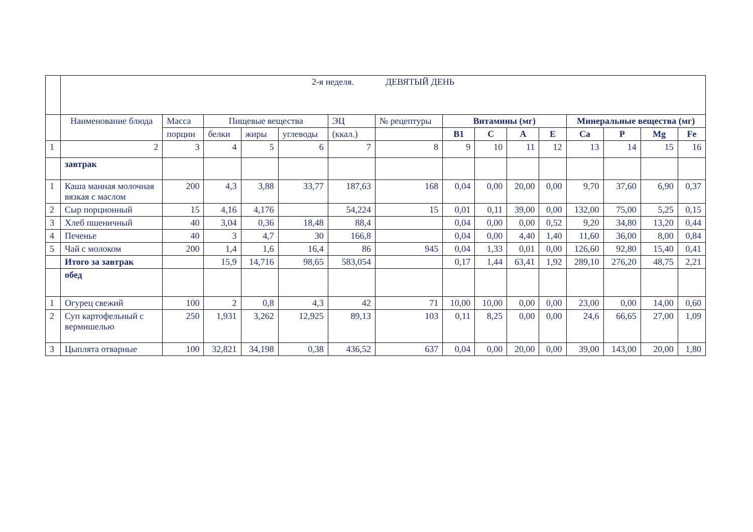| | 2-я неделя. ДЕВЯТЫЙ ДЕНЬ | | | | | | | | | | | | | | |
| | Наименование блюда | Масса | Пищевые вещества | | | ЭЦ | № рецептуры | Витамины (мг) | | | | Минеральные вещества (мг) | | | |
| | | порции | белки | жиры | углеводы | (ккал.) | | В1 | С | А | Е | Са | Р | Mg | Fe |
| 1 | 2 | 3 | 4 | 5 | 6 | 7 | 8 | 9 | 10 | 11 | 12 | 13 | 14 | 15 | 16 |
| | завтрак | | | | | | | | | | | | | | |
| 1 | Каша манная молочная вязкая с маслом | 200 | 4,3 | 3,88 | 33,77 | 187,63 | 168 | 0,04 | 0,00 | 20,00 | 0,00 | 9,70 | 37,60 | 6,90 | 0,37 |
| 2 | Сыр порционный | 15 | 4,16 | 4,176 | | 54,224 | 15 | 0,01 | 0,11 | 39,00 | 0,00 | 132,00 | 75,00 | 5,25 | 0,15 |
| 3 | Хлеб пшеничный | 40 | 3,04 | 0,36 | 18,48 | 88,4 | | 0,04 | 0,00 | 0,00 | 0,52 | 9,20 | 34,80 | 13,20 | 0,44 |
| 4 | Печенье | 40 | 3 | 4,7 | 30 | 166,8 | | 0,04 | 0,00 | 4,40 | 1,40 | 11,60 | 36,00 | 8,00 | 0,84 |
| 5 | Чай с молоком | 200 | 1,4 | 1,6 | 16,4 | 86 | 945 | 0,04 | 1,33 | 0,01 | 0,00 | 126,60 | 92,80 | 15,40 | 0,41 |
| | Итого за завтрак | | 15,9 | 14,716 | 98,65 | 583,054 | | 0,17 | 1,44 | 63,41 | 1,92 | 289,10 | 276,20 | 48,75 | 2,21 |
| | обед | | | | | | | | | | | | | | |
| 1 | Огурец свежий | 100 | 2 | 0,8 | 4,3 | 42 | 71 | 10,00 | 10,00 | 0,00 | 0,00 | 23,00 | 0,00 | 14,00 | 0,60 |
| 2 | Суп картофельный с вермишелью | 250 | 1,931 | 3,262 | 12,925 | 89,13 | 103 | 0,11 | 8,25 | 0,00 | 0,00 | 24,6 | 66,65 | 27,00 | 1,09 |
| 3 | Цыплята отварные | 100 | 32,821 | 34,198 | 0,38 | 436,52 | 637 | 0,04 | 0,00 | 20,00 | 0,00 | 39,00 | 143,00 | 20,00 | 1,80 |